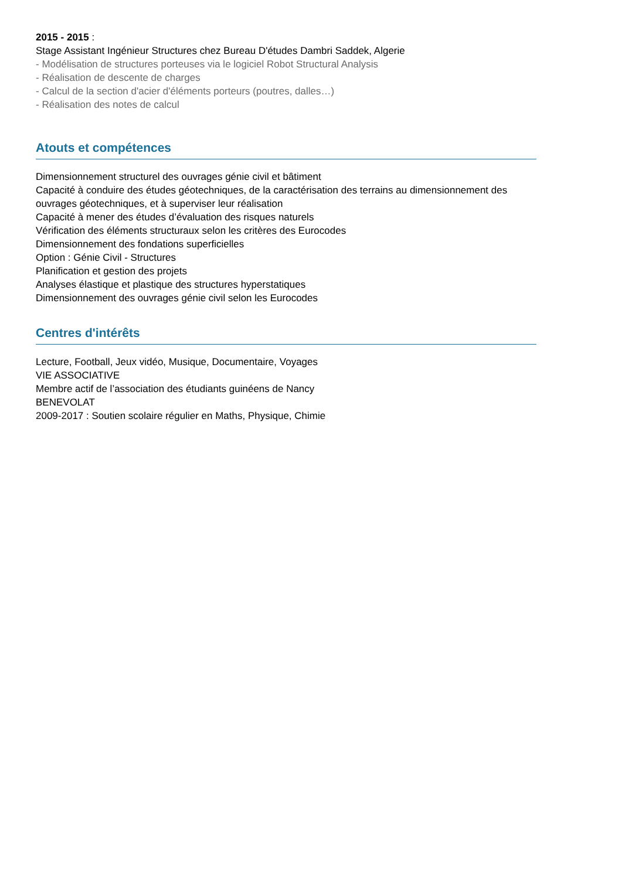2015 - 2015 :
Stage Assistant Ingénieur Structures chez Bureau D'études Dambri Saddek, Algerie
- Modélisation de structures porteuses via le logiciel Robot Structural Analysis
- Réalisation de descente de charges
- Calcul de la section d'acier d'éléments porteurs (poutres, dalles…)
- Réalisation des notes de calcul
Atouts et compétences
Dimensionnement structurel des ouvrages génie civil et bâtiment
Capacité à conduire des études géotechniques, de la caractérisation des terrains au dimensionnement des ouvrages géotechniques, et à superviser leur réalisation
Capacité à mener des études d’évaluation des risques naturels
Vérification des éléments structuraux selon les critères des Eurocodes
Dimensionnement des fondations superficielles
Option : Génie Civil - Structures
Planification et gestion des projets
Analyses élastique et plastique des structures hyperstatiques
Dimensionnement des ouvrages génie civil selon les Eurocodes
Centres d'intérêts
Lecture, Football, Jeux vidéo, Musique, Documentaire, Voyages
VIE ASSOCIATIVE
Membre actif de l’association des étudiants guinéens de Nancy
BENEVOLAT
2009-2017 : Soutien scolaire régulier en Maths, Physique, Chimie